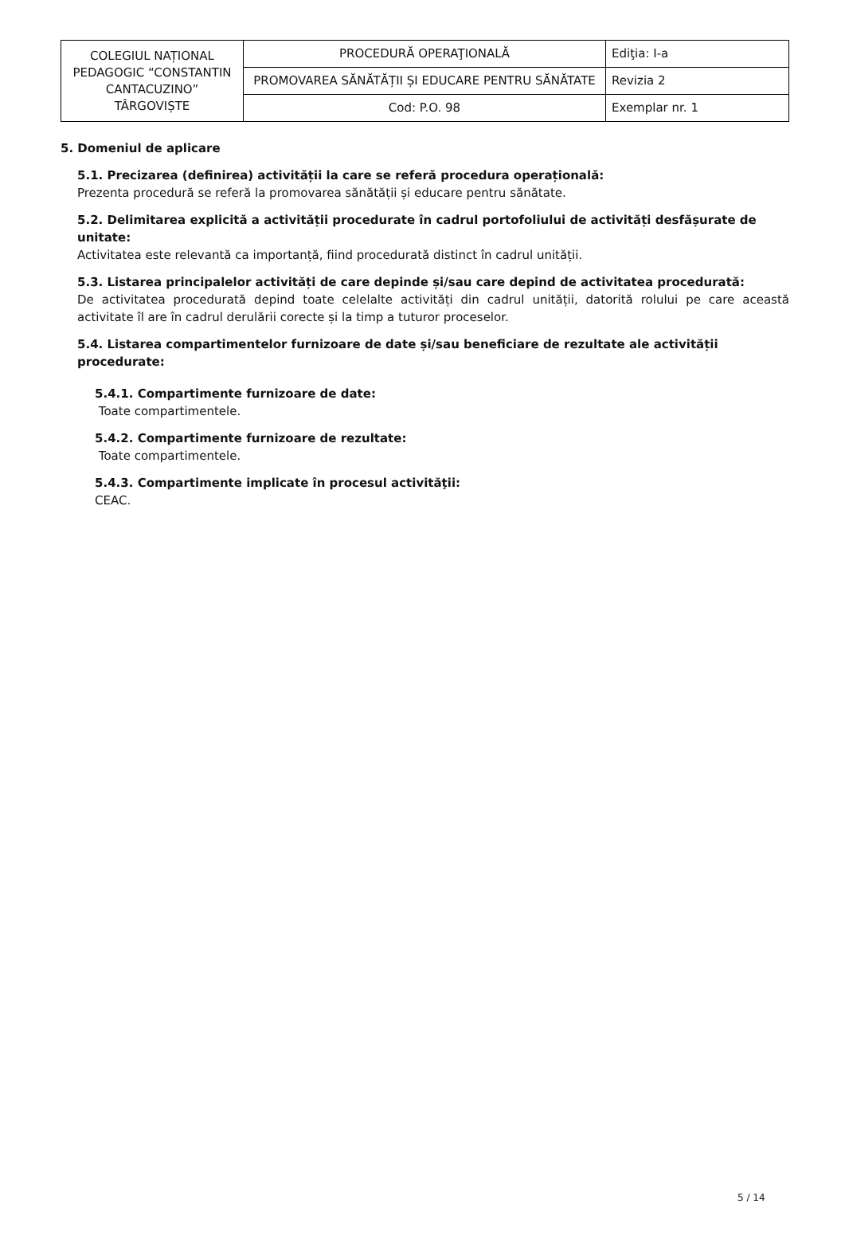| COLEGIUL NAȚIONAL PEDAGOGIC “CONSTANTIN CANTACUZINO” TÂRGOVIȘTE | PROCEDURĂ OPERAŢIONALĂ | Ediţia: I-a |
| | PROMOVAREA SĂNĂTĂȚII ȘI EDUCARE PENTRU SĂNĂTATE | Revizia 2 |
| | Cod: P.O. 98 | Exemplar nr. 1 |
5. Domeniul de aplicare
5.1. Precizarea (definirea) activității la care se referă procedura operațională:
Prezenta procedură se referă la promovarea sănătății și educare pentru sănătate.
5.2. Delimitarea explicită a activității procedurate în cadrul portofoliului de activități desfășurate de unitate:
Activitatea este relevantă ca importanță, fiind procedurată distinct în cadrul unității.
5.3. Listarea principalelor activități de care depinde și/sau care depind de activitatea procedurată:
De activitatea procedurată depind toate celelalte activități din cadrul unității, datorită rolului pe care această activitate îl are în cadrul derulării corecte și la timp a tuturor proceselor.
5.4. Listarea compartimentelor furnizoare de date și/sau beneficiare de rezultate ale activității procedurate:
5.4.1. Compartimente furnizoare de date:
Toate compartimentele.
5.4.2. Compartimente furnizoare de rezultate:
Toate compartimentele.
5.4.3. Compartimente implicate în procesul activităţii:
CEAC.
5 / 14